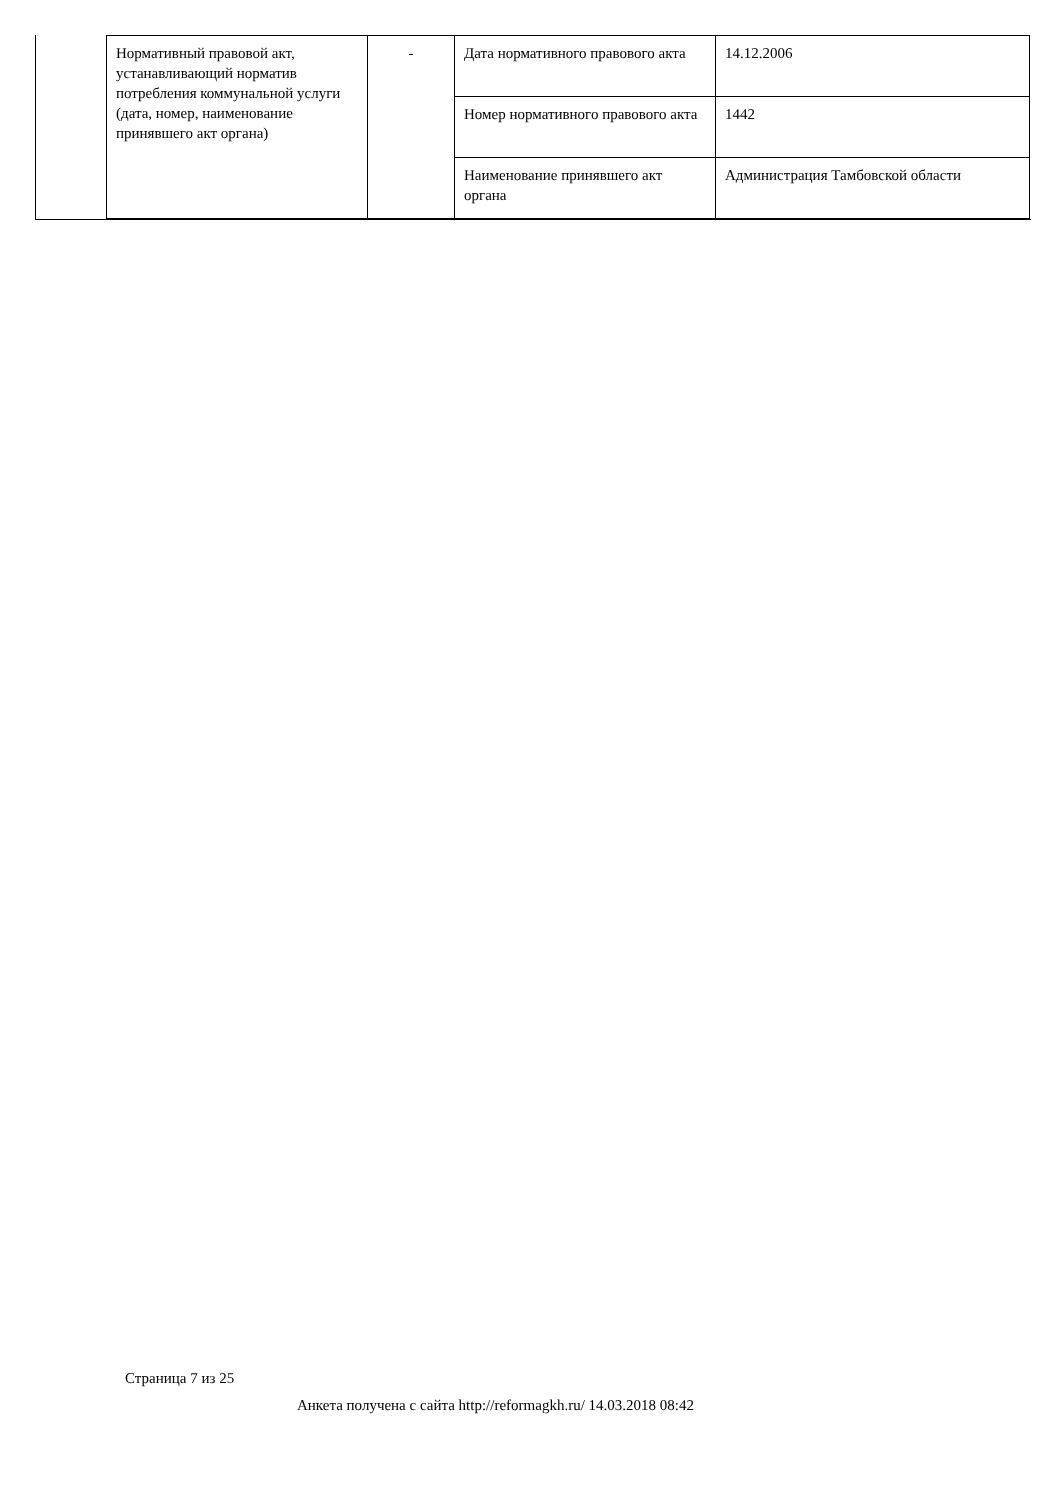| Нормативный правовой акт, устанавливающий норматив потребления коммунальной услуги (дата, номер, наименование принявшего акт органа) | - | Дата нормативного правового акта | 14.12.2006 |
| | | Номер нормативного правового акта | 1442 |
| | | Наименование принявшего акт органа | Администрация Тамбовской области |
Страница 7 из 25
Анкета получена с сайта http://reformagkh.ru/ 14.03.2018 08:42